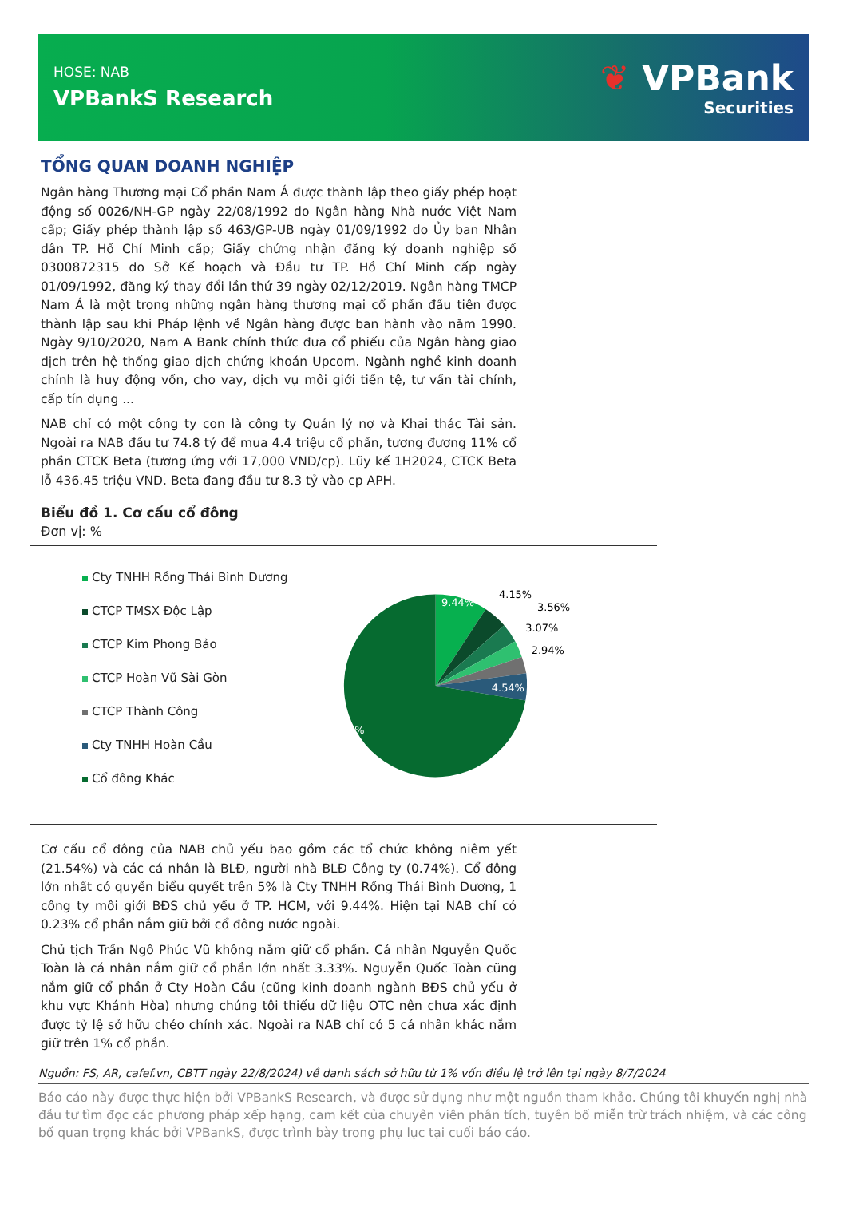HOSE: NAB
VPBankS Research
❦ VPBank
Securities
TỔNG QUAN DOANH NGHIỆP
Ngân hàng Thương mại Cổ phần Nam Á được thành lập theo giấy phép hoạt động số 0026/NH-GP ngày 22/08/1992 do Ngân hàng Nhà nước Việt Nam cấp; Giấy phép thành lập số 463/GP-UB ngày 01/09/1992 do Ủy ban Nhân dân TP. Hồ Chí Minh cấp; Giấy chứng nhận đăng ký doanh nghiệp số 0300872315 do Sở Kế hoạch và Đầu tư TP. Hồ Chí Minh cấp ngày 01/09/1992, đăng ký thay đổi lần thứ 39 ngày 02/12/2019. Ngân hàng TMCP Nam Á là một trong những ngân hàng thương mại cổ phần đầu tiên được thành lập sau khi Pháp lệnh về Ngân hàng được ban hành vào năm 1990. Ngày 9/10/2020, Nam A Bank chính thức đưa cổ phiếu của Ngân hàng giao dịch trên hệ thống giao dịch chứng khoán Upcom. Ngành nghề kinh doanh chính là huy động vốn, cho vay, dịch vụ môi giới tiền tệ, tư vấn tài chính, cấp tín dụng ...
NAB chỉ có một công ty con là công ty Quản lý nợ và Khai thác Tài sản. Ngoài ra NAB đầu tư 74.8 tỷ để mua 4.4 triệu cổ phần, tương đương 11% cổ phần CTCK Beta (tương ứng với 17,000 VND/cp). Lũy kế 1H2024, CTCK Beta lỗ 436.45 triệu VND. Beta đang đầu tư 8.3 tỷ vào cp APH.
Biểu đồ 1. Cơ cấu cổ đông
Đơn vị: %
Cty TNHH Rồng Thái Bình Dương
CTCP TMSX Độc Lập
CTCP Kim Phong Bảo
CTCP Hoàn Vũ Sài Gòn
CTCP Thành Công
Cty TNHH Hoàn Cầu
Cổ đông Khác
9.44%
4.15%
3.56%
3.07%
2.94%
4.54%
72.31%
Cơ cấu cổ đông của NAB chủ yếu bao gồm các tổ chức không niêm yết (21.54%) và các cá nhân là BLĐ, người nhà BLĐ Công ty (0.74%). Cổ đông lớn nhất có quyền biểu quyết trên 5% là Cty TNHH Rồng Thái Bình Dương, 1 công ty môi giới BĐS chủ yếu ở TP. HCM, với 9.44%. Hiện tại NAB chỉ có 0.23% cổ phần nắm giữ bởi cổ đông nước ngoài.
Chủ tịch Trần Ngô Phúc Vũ không nắm giữ cổ phần. Cá nhân Nguyễn Quốc Toàn là cá nhân nắm giữ cổ phần lớn nhất 3.33%. Nguyễn Quốc Toàn cũng nắm giữ cổ phần ở Cty Hoàn Cầu (cũng kinh doanh ngành BĐS chủ yếu ở khu vực Khánh Hòa) nhưng chúng tôi thiếu dữ liệu OTC nên chưa xác định được tỷ lệ sở hữu chéo chính xác. Ngoài ra NAB chỉ có 5 cá nhân khác nắm giữ trên 1% cổ phần.
Nguồn: FS, AR, cafef.vn, CBTT ngày 22/8/2024) về danh sách sở hữu từ 1% vốn điều lệ trở lên tại ngày 8/7/2024
Báo cáo này được thực hiện bởi VPBankS Research, và được sử dụng như một nguồn tham khảo. Chúng tôi khuyến nghị nhà đầu tư tìm đọc các phương pháp xếp hạng, cam kết của chuyên viên phân tích, tuyên bố miễn trừ trách nhiệm, và các công bố quan trọng khác bởi VPBankS, được trình bày trong phụ lục tại cuối báo cáo.